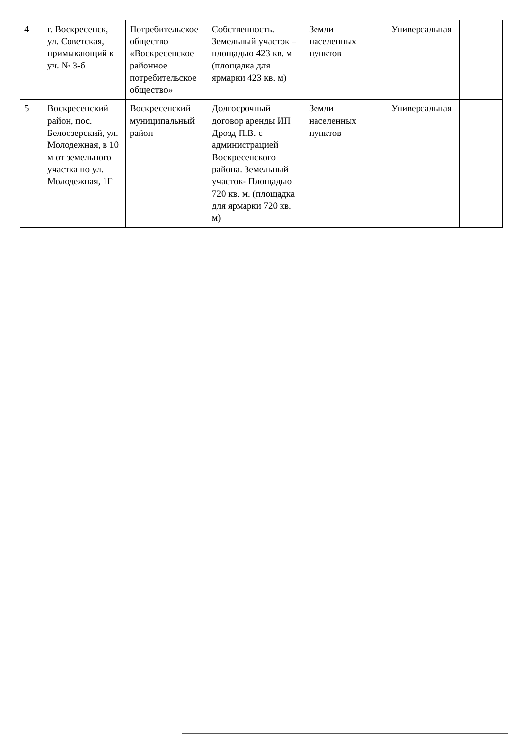| 4 | г. Воскресенск, ул. Советская, примыкающий к уч. № 3-б | Потребительское общество «Воскресенское районное потребительское общество» | Собственность. Земельный участок – площадью 423 кв. м (площадка для ярмарки 423 кв. м) | Земли населенных пунктов | Универсальная | |
| 5 | Воскресенский район, пос. Белоозерский, ул. Молодежная, в 10 м от земельного участка по ул. Молодежная, 1Г | Воскресенский муниципальный район | Долгосрочный договор аренды ИП Дрозд П.В. с администрацией Воскресенского района. Земельный участок- Площадью 720 кв. м. (площадка для ярмарки 720 кв. м) | Земли населенных пунктов | Универсальная | |